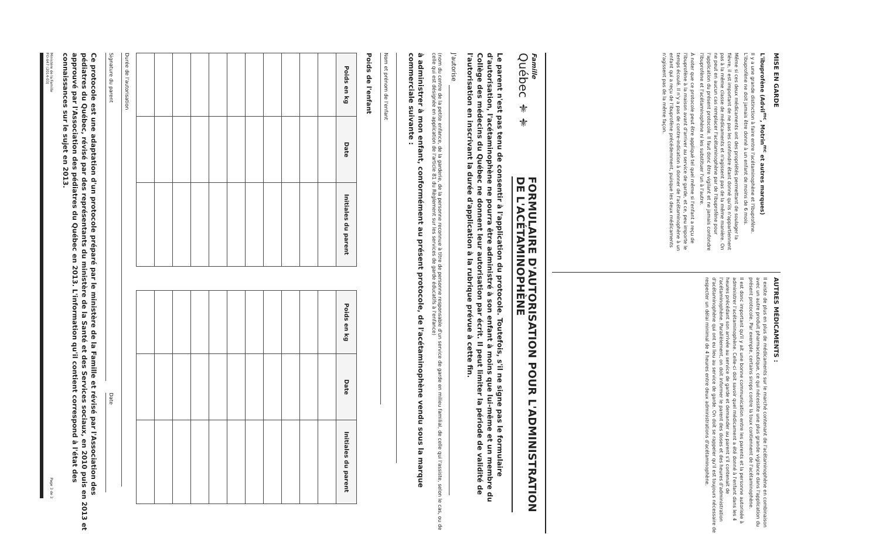MISE EN GARDE
L'ibuprofène (Advil<sup>mc</sup>, Motrin<sup>mc</sup> et autres marques)
Il y a une grande distinction à faire entre l'acétaminophène et l'ibuprofène. L'ibuprofène ne doit jamais être donné à un enfant de moins de 6 mois.
Même si ces deux médicaments ont des propriétés permettant de soulager la fièvre, il est important de ne pas les confondre étant donné qu'ils n'appartiennent pas à la même classe de médicaments et n'agissent pas de la même manière. On ne peut en aucun cas remplacer l'acétaminophène par de l'ibuprofène pour l'application du présent protocole. Il faut donc être vigilant et ne jamais confondre l'ibuprofène et l'acétaminophène ni les substituer l'un à l'autre.
À noter que ce protocole peut être appliqué tel quel même si l'enfant a reçu de l'ibuprofène à la maison avant d'arriver au service de garde, et ce, peu importe le temps écoulé. Il n'y a pas de contre-indication à donner de l'acétaminophène à un enfant qui a reçu de l'ibuprofène précédemment, puisque les deux médicaments n'agissent pas de la même façon.
AUTRES MÉDICAMENTS :
Il existe de plus en plus de médicaments sur le marché contenant de l'acétaminophène en combinaison avec un autre produit pharmaceutique, ce qui nécessite une plus grande vigilance dans l'application du présent protocole. Par exemple, certains sirops contre la toux contiennent de l'acétaminophène.
Il est donc important qu'il y ait une bonne communication entre les parents et la personne autorisée à administrer l'acétaminophène. Celle-ci doit savoir quel médicament a été donné à l'enfant dans les 4 heures précédant son arrivée au service de garde et demander au parent s'il contenait de l'acétaminophène. Parallèlement, on doit informer le parent des doses et des heures d'administration d'acétaminophène qui ont eu lieu au service de garde. On doit se rappeler qu'il est toujours nécessaire de respecter un délai minimal de 4 heures entre deux administrations d'acétaminophène.
Famille
Québec ⚜⚜
FORMULAIRE D'AUTORISATION POUR L'ADMINISTRATION
DE L'ACÉTAMINOPHÈNE
Le parent n'est pas tenu de consentir à l'application du protocole. Toutefois, s'il ne signe pas le formulaire d'autorisation, l'acétaminophène ne pourra être administré à son enfant à moins que lui-même et un membre du Collège des médecins du Québec ne donnent leur autorisation par écrit. Il peut limiter la période de validité de l'autorisation en inscrivant la durée d'application à la rubrique prévue à cette fin.
J'autorise
(nom du centre de la petite enfance, de la garderie, de la personne reconnue à titre de personne responsable d'un service de garde en milieu familial, de celle qui l'assiste, selon le cas, ou de celle qui est désignée en application de l'article 81 du Règlement sur les services de garde éducatifs à l'enfance)
à administrer à mon enfant, conformément au présent protocole, de l'acétaminophène vendu sous la marque commerciale suivante :
Nom et prénom de l'enfant
Poids de l'enfant
| Poids en kg | Date | Initiales du parent |
| --- | --- | --- |
| Poids en kg | Date | Initiales du parent |
| --- | --- | --- |
Durée de l'autorisation
Signature du parent
Date
Ce protocole est une adaptation d'un protocole préparé par le ministère de la Famille et révisé par l'Association des pédiatres du Québec, révisé par des représentants du ministère de la Santé et des Services sociaux, en 2010 puis en 2013 et approuvé par l'Association des pédiatres du Québec en 2013. L'information qu'il contient correspond à l'état des connaissances sur le sujet en 2013.
Ministère de la Famille
FO-647 (2014-03) Page 3 de 3